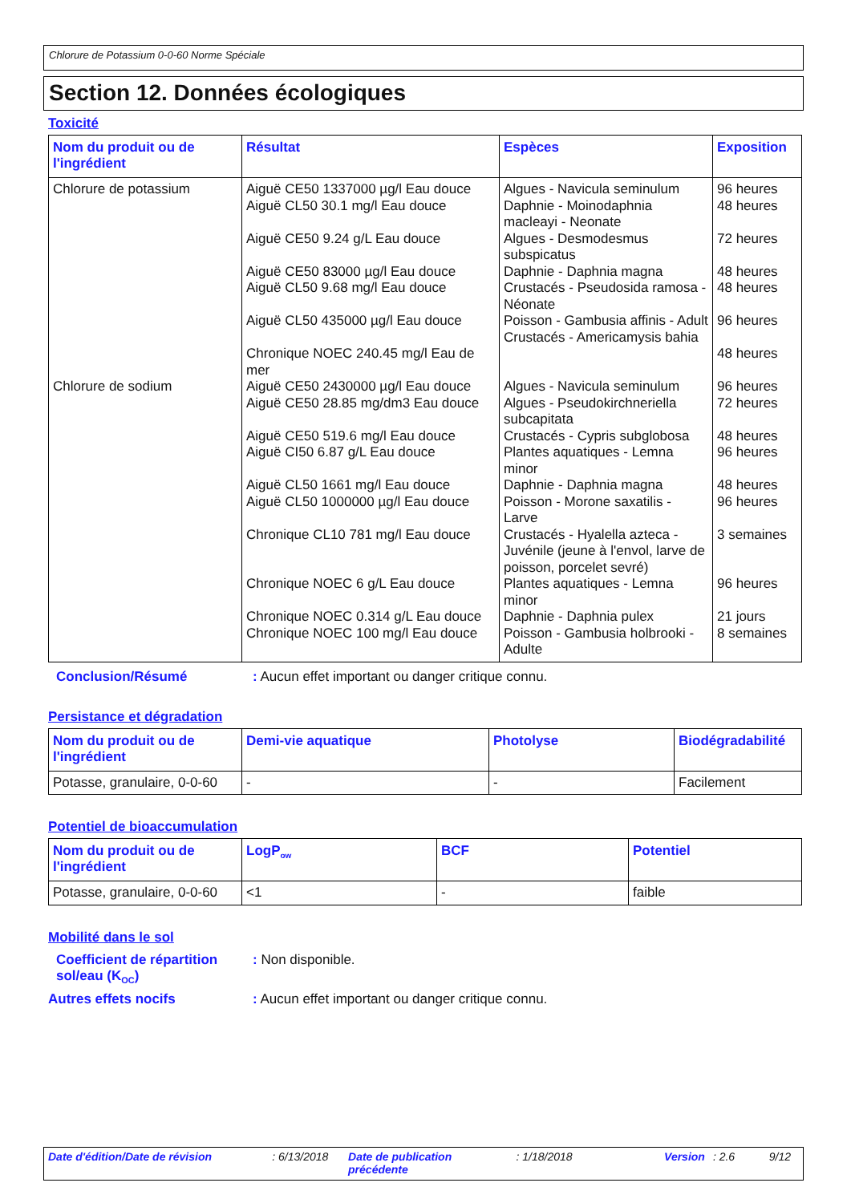Chlorure de Potassium 0-0-60 Norme Spéciale
Section 12. Données écologiques
Toxicité
| Nom du produit ou de l'ingrédient | Résultat | Espèces | Exposition |
| --- | --- | --- | --- |
| Chlorure de potassium | Aiguë CE50 1337000 µg/l Eau douce Aiguë CL50 30.1 mg/l Eau douce Aiguë CE50 9.24 g/L Eau douce Aiguë CE50 83000 µg/l Eau douce Aiguë CL50 9.68 mg/l Eau douce Aiguë CL50 435000 µg/l Eau douce Chronique NOEC 240.45 mg/l Eau de mer | Algues - Navicula seminulum Daphnie - Moinodaphnia macleayi - Neonate Algues - Desmodesmus subspicatus Daphnie - Daphnia magna Crustacés - Pseudosida ramosa - Néonate Poisson - Gambusia affinis - Adult Crustacés - Americamysis bahia | 96 heures 48 heures 72 heures 48 heures 48 heures 96 heures 48 heures |
| Chlorure de sodium | Aiguë CE50 2430000 µg/l Eau douce Aiguë CE50 28.85 mg/dm3 Eau douce Aiguë CE50 519.6 mg/l Eau douce Aiguë CI50 6.87 g/L Eau douce Aiguë CL50 1661 mg/l Eau douce Aiguë CL50 1000000 µg/l Eau douce Chronique CL10 781 mg/l Eau douce Chronique NOEC 6 g/L Eau douce Chronique NOEC 0.314 g/L Eau douce Chronique NOEC 100 mg/l Eau douce | Algues - Navicula seminulum Algues - Pseudokirchneriella subcapitata Crustacés - Cypris subglobosa Plantes aquatiques - Lemna minor Daphnie - Daphnia magna Poisson - Morone saxatilis - Larve Crustacés - Hyalella azteca - Juvénile (jeune à l'envol, larve de poisson, porcelet sevré) Plantes aquatiques - Lemna minor Daphnie - Daphnia pulex Poisson - Gambusia holbrooki - Adulte | 96 heures 72 heures 48 heures 96 heures 48 heures 96 heures 3 semaines 96 heures 21 jours 8 semaines |
Conclusion/Résumé : Aucun effet important ou danger critique connu.
Persistance et dégradation
| Nom du produit ou de l'ingrédient | Demi-vie aquatique | Photolyse | Biodégradabilité |
| --- | --- | --- | --- |
| Potasse, granulaire, 0-0-60 | - | - | Facilement |
Potentiel de bioaccumulation
| Nom du produit ou de l'ingrédient | LogP<sub>ow</sub> | BCF | Potentiel |
| --- | --- | --- | --- |
| Potasse, granulaire, 0-0-60 | <1 | - | faible |
Mobilité dans le sol
Coefficient de répartition sol/eau (K<sub>OC</sub>)
: Non disponible.
Autres effets nocifs : Aucun effet important ou danger critique connu.
Date d'édition/Date de révision : 6/13/2018
Date de publication précédente
: 1/18/2018 Version : 2.6 9/12